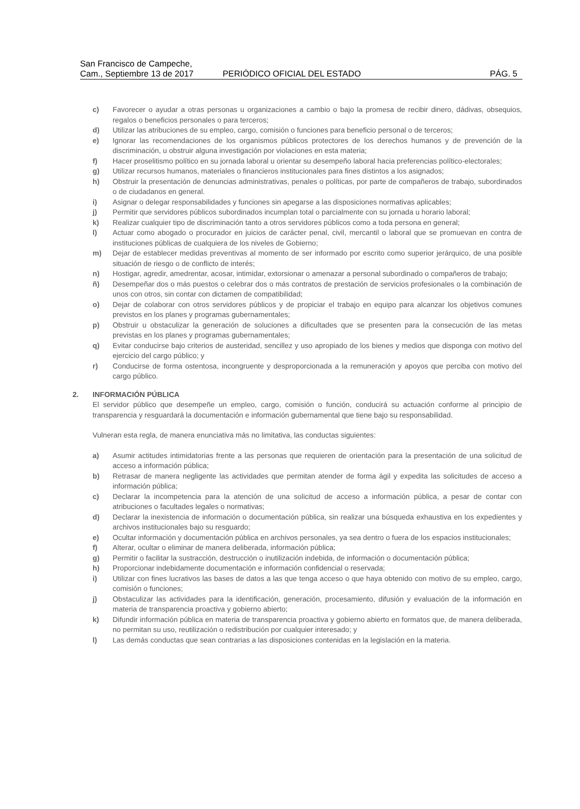San Francisco de Campeche,
Cam., Septiembre 13 de 2017
PERIÓDICO OFICIAL DEL ESTADO
PÁG. 5
c) Favorecer o ayudar a otras personas u organizaciones a cambio o bajo la promesa de recibir dinero, dádivas, obsequios, regalos o beneficios personales o para terceros;
d) Utilizar las atribuciones de su empleo, cargo, comisión o funciones para beneficio personal o de terceros;
e) Ignorar las recomendaciones de los organismos públicos protectores de los derechos humanos y de prevención de la discriminación, u obstruir alguna investigación por violaciones en esta materia;
f) Hacer proselitismo político en su jornada laboral u orientar su desempeño laboral hacia preferencias político-electorales;
g) Utilizar recursos humanos, materiales o financieros institucionales para fines distintos a los asignados;
h) Obstruir la presentación de denuncias administrativas, penales o políticas, por parte de compañeros de trabajo, subordinados o de ciudadanos en general.
i) Asignar o delegar responsabilidades y funciones sin apegarse a las disposiciones normativas aplicables;
j) Permitir que servidores públicos subordinados incumplan total o parcialmente con su jornada u horario laboral;
k) Realizar cualquier tipo de discriminación tanto a otros servidores públicos como a toda persona en general;
l) Actuar como abogado o procurador en juicios de carácter penal, civil, mercantil o laboral que se promuevan en contra de instituciones públicas de cualquiera de los niveles de Gobierno;
m) Dejar de establecer medidas preventivas al momento de ser informado por escrito como superior jerárquico, de una posible situación de riesgo o de conflicto de interés;
n) Hostigar, agredir, amedrentar, acosar, intimidar, extorsionar o amenazar a personal subordinado o compañeros de trabajo;
ñ) Desempeñar dos o más puestos o celebrar dos o más contratos de prestación de servicios profesionales o la combinación de unos con otros, sin contar con dictamen de compatibilidad;
o) Dejar de colaborar con otros servidores públicos y de propiciar el trabajo en equipo para alcanzar los objetivos comunes previstos en los planes y programas gubernamentales;
p) Obstruir u obstaculizar la generación de soluciones a dificultades que se presenten para la consecución de las metas previstas en los planes y programas gubernamentales;
q) Evitar conducirse bajo criterios de austeridad, sencillez y uso apropiado de los bienes y medios que disponga con motivo del ejercicio del cargo público; y
r) Conducirse de forma ostentosa, incongruente y desproporcionada a la remuneración y apoyos que perciba con motivo del cargo público.
2. INFORMACIÓN PÚBLICA
El servidor público que desempeñe un empleo, cargo, comisión o función, conducirá su actuación conforme al principio de transparencia y resguardará la documentación e información gubernamental que tiene bajo su responsabilidad.
Vulneran esta regla, de manera enunciativa más no limitativa, las conductas siguientes:
a) Asumir actitudes intimidatorias frente a las personas que requieren de orientación para la presentación de una solicitud de acceso a información pública;
b) Retrasar de manera negligente las actividades que permitan atender de forma ágil y expedita las solicitudes de acceso a información pública;
c) Declarar la incompetencia para la atención de una solicitud de acceso a información pública, a pesar de contar con atribuciones o facultades legales o normativas;
d) Declarar la inexistencia de información o documentación pública, sin realizar una búsqueda exhaustiva en los expedientes y archivos institucionales bajo su resguardo;
e) Ocultar información y documentación pública en archivos personales, ya sea dentro o fuera de los espacios institucionales;
f) Alterar, ocultar o eliminar de manera deliberada, información pública;
g) Permitir o facilitar la sustracción, destrucción o inutilización indebida, de información o documentación pública;
h) Proporcionar indebidamente documentación e información confidencial o reservada;
i) Utilizar con fines lucrativos las bases de datos a las que tenga acceso o que haya obtenido con motivo de su empleo, cargo, comisión o funciones;
j) Obstaculizar las actividades para la identificación, generación, procesamiento, difusión y evaluación de la información en materia de transparencia proactiva y gobierno abierto;
k) Difundir información pública en materia de transparencia proactiva y gobierno abierto en formatos que, de manera deliberada, no permitan su uso, reutilización o redistribución por cualquier interesado; y
l) Las demás conductas que sean contrarias a las disposiciones contenidas en la legislación en la materia.